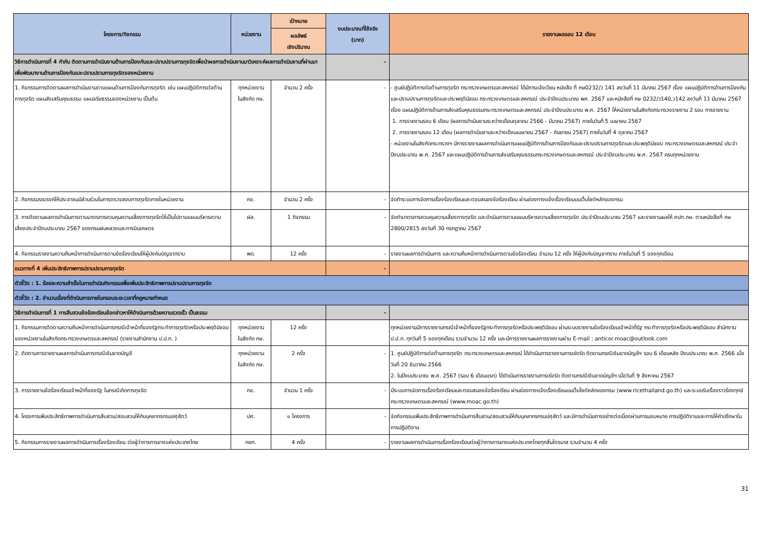| โครงการ/กิจกรรม | หน่วยงาน | เป้าหมาย | งบประมาณที่ใช้จริง (บาท) | รายงานผลรอบ 12 เดือน |
| --- | --- | --- | --- | --- |
| | | ผลลัพธ์ เชิงปริมาณ | | |
| วิธีการดำเนินการที่ 4 กำกับ ติดตามการดำเนินงานด้านการป้องกันและปราบปรามการทุจริตเพื่อนำผลการดำเนินงานมาวิเคราะห์ผลการดำเนินงานที่ผ่านมาเพื่อพัฒนางานด้านการป้องกันและปราบปรามการทุจริตของหน่วยงาน | | | - | |
| 1. กิจกรรมการติดตามผลการดำเนินงานตามแผนด้านการป้องกันการทุจริต เช่น แผนปฏิบัติการต่อต้านการทุจริต แผนส่งเสริมคุณธรรม แผนจริยธรรมของหน่วยงาน เป็นต้น | ทุกหน่วยงาน ในสังกัด กษ. | จำนวน 2 ครั้ง | - | - ศูนย์ปฏิบัติการต่อต้านการทุจริต กระทรวงเกษตรและสหกรณ์ ได้มีการแจ้งเวียน หนังสือ ที่ กษ0232/ว 141 ลงวันที่ 11 มีนาคม 2567 เรื่อง แผนปฏิบัติการด้านการป้องกันและปราบปรามการทุจริตและประพฤติมิชอบ กระทรวงเกษตรและสหกรณ์ ประจำปีงบประมาณ พศ. 2567 และหนังสือที่ กษ 0232/ว140,ว142 ลงวันที่ 11 มีนาคม 2567 เรื่อง แผนปฏิบัติการด้านการส่งเสริมคุณธรรมกระทรวงเกษตรและสหกรณ์ ประจำปีงบประมาณ พ.ศ. 2567 ให้หน่วยงานในสังกัดกระทรวงรายงาน 2 รอบ การรายงาน 1. การรายงานรอบ 6 เดือน (ผลการดำเนินงานระหว่างเดือนตุลาคม 2566 - มีนาคม 2567) ภายในวันที่ 5 เมษายน 2567 2. การรายงานรอบ 12 เดือน (ผลการดำเนินงานระหว่างเดือนเมษายน 2567 - กันยายน 2567) ภายในวันที่ 4 ตุลาคม 2567 - หน่วยงานในสังกัดกระทรวงฯ มีการรายงานผลการดำเนินการแผนปฏิบัติการด้านการป้องกันและปราบปรามการทุจริตและประพฤติมิชอบ กระทรวงเกษตรและสหกรณ์ ประจำปีงบประมาณ พ.ศ. 2567 และแผนปฏิบัติการด้านการส่งเสริมคุณธรรมกระทรวงเกษตรและสหกรณ์ ประจำปีงบประมาณ พ.ศ. 2567 ครบทุกหน่วยงาน |
| 2. กิจกรรมรณรงค์ให้ประชาชนมีส่วนร่วมในการตรวจสอบการทุจริตภายในหน่วยงาน | กข. | จำนวน 2 ครั้ง | - | จัดทำระบบการจัดการเรื่องร้องเรียนและตอบสนองข้อร้องเรียน ผ่านช่องทางแจ้งเรื่องเรียนบนเว็บไซต์หลักของกรม |
| 3. การติดตามผลการดำเนินการตามมาตรการควบคุมความเสี่ยงการทุจริตให้เป็นไปตามแผนบริหารความเสี่ยงประจำปีงบประมาณ 2567 ของกรมฝนหลวงและการบินเกษตร | ฝล. | 1 กิจกรรม | - | จัดทำมาตรการควบคุมความเสี่ยงการทุจริต และดำเนินการตามแผนบริหารความเสี่ยงการทุจริต ประจำปีงบประมาณ 2567 และรายงานผลให้ ศปท.กษ. ตามหนังสือที่ กษ 2800/2815 ลงวันที่ 30 กรกฎาคม 2567 |
| 4. กิจกรรมรายงานความคืบหน้าการดำเนินการตามข้อร้องเรียนให้ผู้บังคับบัญชาทราบ | พด. | 12 ครั้ง | - | รายงานผลการดำเนินการ และความคืบหน้าการดำเนินการตามข้อร้องเรียน จำนวน 12 ครั้ง ให้ผู้บังคับบัญชาทราบ ภายในวันที่ 5 ของทุกเดือน |
| แนวทางที่ 4 เพิ่มประสิทธิภาพการปราบปรามการทุจริต | | | - | |
| ตัวชี้วัด : 1. ร้อยละความสำเร็จในการดำเนินกิจกรรมเพื่อเพิ่มประสิทธิภาพการปราบปรามการทุจริต | | | | |
| ตัวชี้วัด : 2. จำนวนเรื่องที่ดำเนินการภายในกรอบระยะเวลาที่กฎหมายกำหนด | | | | |
| วิธีการดำเนินการที่ 1 การสืบสวนข้อร้องเรียนข้อกล่าวหาให้ดำเนินการด้วยความรวดเร็ว เป็นธรรม | | | - | |
| 1. กิจกรรมการติดตามความคืบหน้าการดำเนินการกรณีเจ้าหน้าที่ของรัฐกระทำการทุจริตหรือประพฤติมิชอบของหน่วยงานในสังกัดกระทรวงเกษตรและสหกรณ์ (รายงานสำนักงาน ป.ป.ท. ) | ทุกหน่วยงาน ในสังกัด กษ. | 12 ครั้ง | | ทุกหน่วยงานมีการรายงานกรณีเจ้าหน้าที่ของรัฐกระทำการทุจริตหรือประพฤติมิชอบ ผ่านระบบรายงานข้อร้องเรียนเจ้าหน้าที่รัฐ กระทำการทุจริตหรือประพฤติมิชอบ สำนักงาน ป.ป.ท. ทุกวันที่ 5 ของทุกเดือน รวมจำนวน 12 ครั้ง และมีการรายงานผลการรายงานผ่าน E-mail : anticor.moac@outlook.com |
| 2. ติดตามการรายงานผลการดำเนินการกรณีเงินขาดบัญชี | ทุกหน่วยงาน ในสังกัด กษ. | 2 ครั้ง | - | 1. ศูนย์ปฏิบัติการต่อต้านการทุจริต กระทรวงเกษตรและสหกรณ์ ได้ดำเนินการรายงานการเร่งรัด ติดตามกรณีเงินขาดบัญชีฯ รอบ 6 เดือนหลัง ปีงบประมาณ พ.ศ. 2566 เมื่อวันที่ 20 ธันวาคม 2566 2. ในปีงบประมาณ พ.ศ. 2567 (รอบ 6 เดือนแรก) ได้ดำเนินการรายงานการเร่งรัด ติดตามกรณีเงินขาดบัญชีฯ เมื่อวันที่ 9 สิงหาคม 2567 |
| 3. การรายงานข้อร้องเรียนเจ้าหน้าที่ของรัฐ ในกรณีเกิดการทุจริต | กข. | จำนวน 1 ครั้ง | - | มีระบบการจัดการเรื่องร้องเรียนและตอบสนองข้อร้องเรียน ผ่านช่องทางแจ้งเรื่องเรียนบนเว็บไซต์หลักของกรม (www.ricethailand.go.th) และระบบรับเรื่องราวร้องทุกข์ กระทรวงเกษตรและสหกรณ์ (www.moac.go.th) |
| 4. โครงการเพิ่มประสิทธิภาพการดำเนินการสืบสวน/สอบสวนให้กับบุคลากรกรมปศุสัตว์ | ปศ. | ๑ โครงการ | - | จัดกิจกรรมเพิ่มประสิทธิภาพการดำเนินการสืบสวน/สอบสวนให้กับบุคลากรกรมปศุสัตว์ และมีการดำเนินการอย่างต่อเนื่องผ่านการมอบหมาย การปฏิบัติงานและการให้คำปรึกษาในการปฏิบัติงาน |
| 5. กิจกรรมการรายงานผลการดำเนินการเรื่องร้องเรียน ต่อผู้ว่าการการยางแห่งประเทศไทย | กยท. | 4 ครั้ง | - | รายงานผลการดำเนินการเรื่องร้องเรียนต่อผู้ว่าการการยางแห่งประเทศไทยทุกสิ้นไตรมาส รวมจำนวน 4 ครั้ง |
31